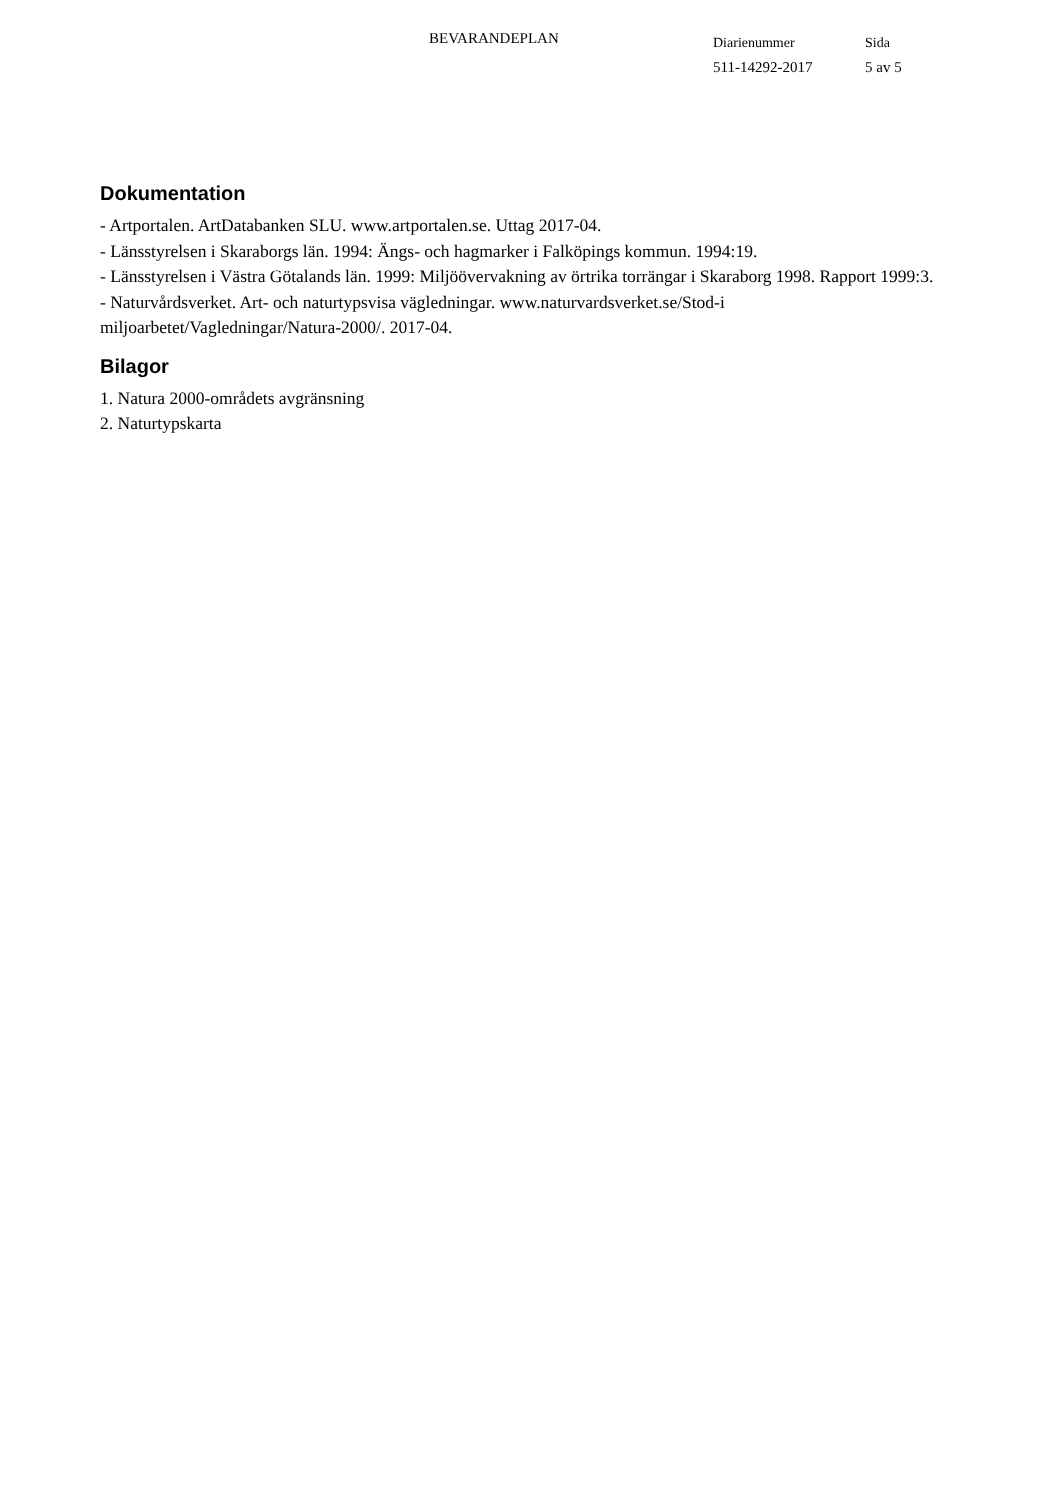BEVARANDEPLAN
Diarienummer
511-14292-2017
Sida
5 av 5
Dokumentation
- Artportalen. ArtDatabanken SLU. www.artportalen.se. Uttag 2017-04.
- Länsstyrelsen i Skaraborgs län. 1994: Ängs- och hagmarker i Falköpings kommun. 1994:19.
- Länsstyrelsen i Västra Götalands län. 1999: Miljöövervakning av örtrika torrängar i Skaraborg 1998. Rapport 1999:3.
- Naturvårdsverket. Art- och naturtypsvisa vägledningar. www.naturvardsverket.se/Stod-i miljoarbetet/Vagledningar/Natura-2000/. 2017-04.
Bilagor
1. Natura 2000-områdets avgränsning
2. Naturtypskarta